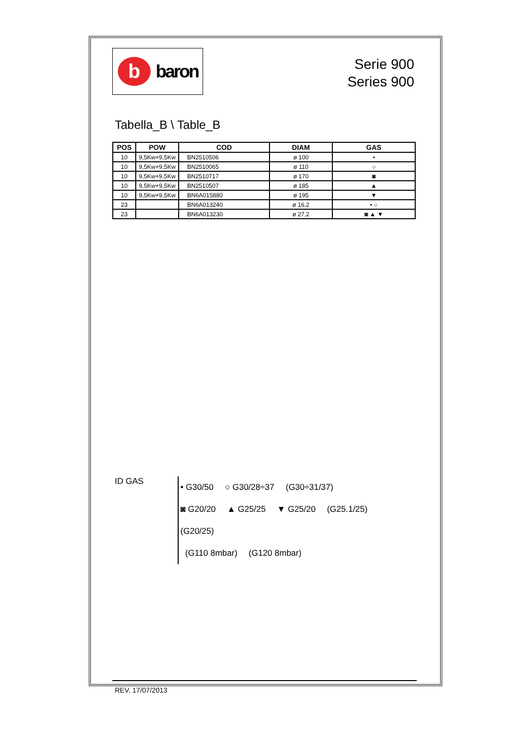b
baron
Serie 900
Series 900
Tabella_B \ Table_B
| POS | POW | COD | DIAM | GAS |
| --- | --- | --- | --- | --- |
| 10 | 9,5Kw+9,5Kw | BN2510506 | ø 100 | • |
| 10 | 9,5Kw+9,5Kw | BN2510065 | ø 110 | ○ |
| 10 | 9,5Kw+9,5Kw | BN2510717 | ø 170 | ◙ |
| 10 | 9,5Kw+9,5Kw | BN2510507 | ø 185 | ▲ |
| 10 | 9,5Kw+9,5Kw | BN6A015880 | ø 195 | ▼ |
| 23 | | BN6A013240 | ø 16,2 | • ○ |
| 23 | | BN6A013230 | ø 27,2 | ◙ ▲ ▼ |
ID GAS
• G30/50 ○ G30/28÷37 (G30÷31/37)
◙ G20/20 ▲ G25/25 ▼ G25/20 (G25.1/25) (G20/25)
(G110 8mbar) (G120 8mbar)
REV. 17/07/2013